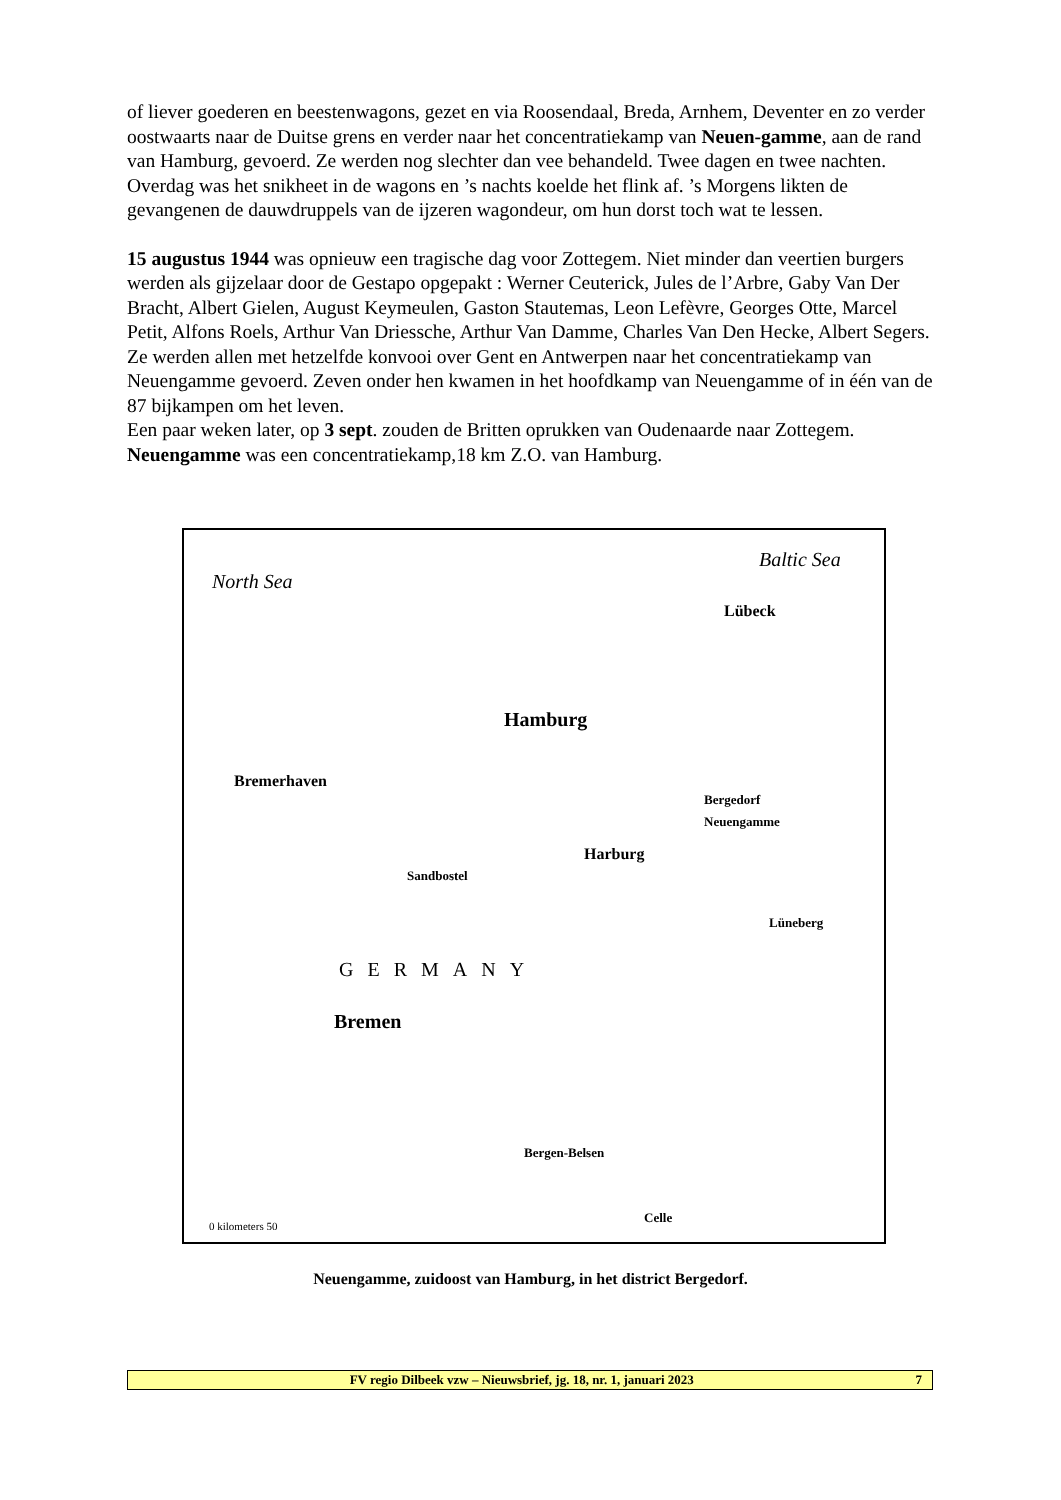of liever goederen en beestenwagons, gezet en via Roosendaal, Breda, Arnhem, Deventer en zo verder oostwaarts naar de Duitse grens en verder naar het concentratiekamp van Neuen-gamme, aan de rand van Hamburg, gevoerd. Ze werden nog slechter dan vee behandeld. Twee dagen en twee nachten. Overdag was het snikheet in de wagons en ’s nachts koelde het flink af. ’s Morgens likten de gevangenen de dauwdruppels van de ijzeren wagondeur, om hun dorst toch wat te lessen.
15 augustus 1944 was opnieuw een tragische dag voor Zottegem. Niet minder dan veertien burgers werden als gijzelaar door de Gestapo opgepakt : Werner Ceuterick, Jules de l’Arbre, Gaby Van Der Bracht, Albert Gielen, August Keymeulen, Gaston Stautemas, Leon Lefèvre, Georges Otte, Marcel Petit, Alfons Roels, Arthur Van Driessche, Arthur Van Damme, Charles Van Den Hecke, Albert Segers. Ze werden allen met hetzelfde konvooi over Gent en Antwerpen naar het concentratiekamp van Neuengamme gevoerd. Zeven onder hen kwamen in het hoofdkamp van Neuengamme of in één van de 87 bijkampen om het leven.
Een paar weken later, op 3 sept. zouden de Britten oprukken van Oudenaarde naar Zottegem.
Neuengamme was een concentratiekamp,18 km Z.O. van Hamburg.
North Sea
Baltic Sea
Lübeck
Hamburg
Bremerhaven
Bergedorf
Neuengamme
Harburg
Sandbostel
Lüneberg
GERMANY
Bremen
Bergen-Belsen
Celle
0 kilometers 50
Neuengamme, zuidoost van Hamburg, in het district Bergedorf.
FV regio Dilbeek vzw – Nieuwsbrief, jg. 18, nr. 1, januari 2023 7